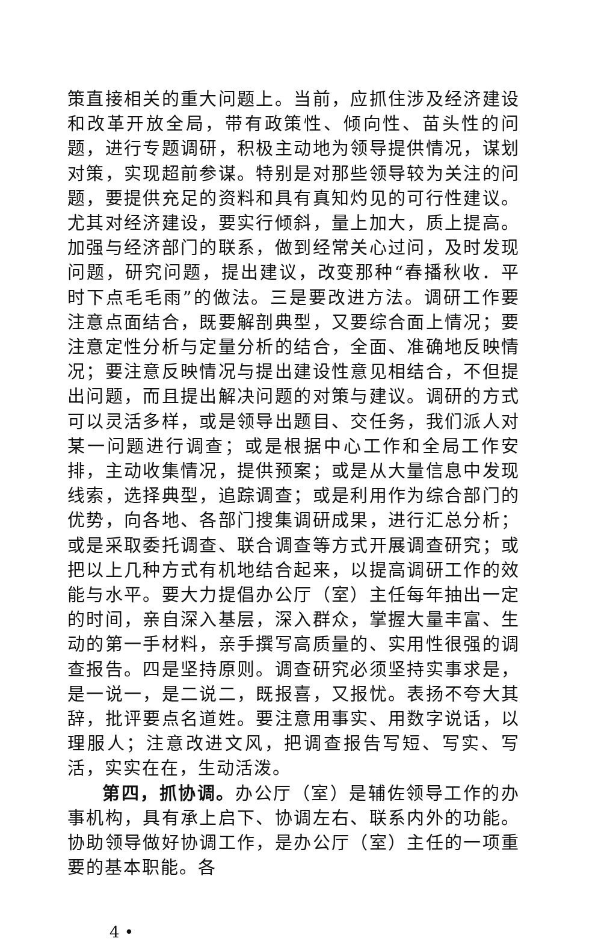策直接相关的重大问题上。当前，应抓住涉及经济建设和改革开放全局，带有政策性、倾向性、苗头性的问题，进行专题调研，积极主动地为领导提供情况，谋划对策，实现超前参谋。特别是对那些领导较为关注的问题，要提供充足的资料和具有真知灼见的可行性建议。尤其对经济建设，要实行倾斜，量上加大，质上提高。加强与经济部门的联系，做到经常关心过问，及时发现问题，研究问题，提出建议，改变那种“春播秋收．平时下点毛毛雨”的做法。三是要改进方法。调研工作要注意点面结合，既要解剖典型，又要综合面上情况；要注意定性分析与定量分析的结合，全面、准确地反映情况；要注意反映情况与提出建设性意见相结合，不但提出问题，而且提出解决问题的对策与建议。调研的方式可以灵活多样，或是领导出题目、交任务，我们派人对某一问题进行调查；或是根据中心工作和全局工作安排，主动收集情况，提供预案；或是从大量信息中发现线索，选择典型，追踪调查；或是利用作为综合部门的优势，向各地、各部门搜集调研成果，进行汇总分析；或是采取委托调查、联合调查等方式开展调查研究；或把以上几种方式有机地结合起来，以提高调研工作的效能与水平。要大力提倡办公厅（室）主任每年抽出一定的时间，亲自深入基层，深入群众，掌握大量丰富、生动的第一手材料，亲手撰写高质量的、实用性很强的调查报告。四是坚持原则。调查研究必须坚持实事求是，是一说一，是二说二，既报喜，又报忧。表扬不夸大其辞，批评要点名道姓。要注意用事实、用数字说话，以理服人；注意改进文风，把调查报告写短、写实、写活，实实在在，生动活泼。
第四，抓协调。办公厅（室）是辅佐领导工作的办事机构，具有承上启下、协调左右、联系内外的功能。协助领导做好协调工作，是办公厅（室）主任的一项重要的基本职能。各
4 •